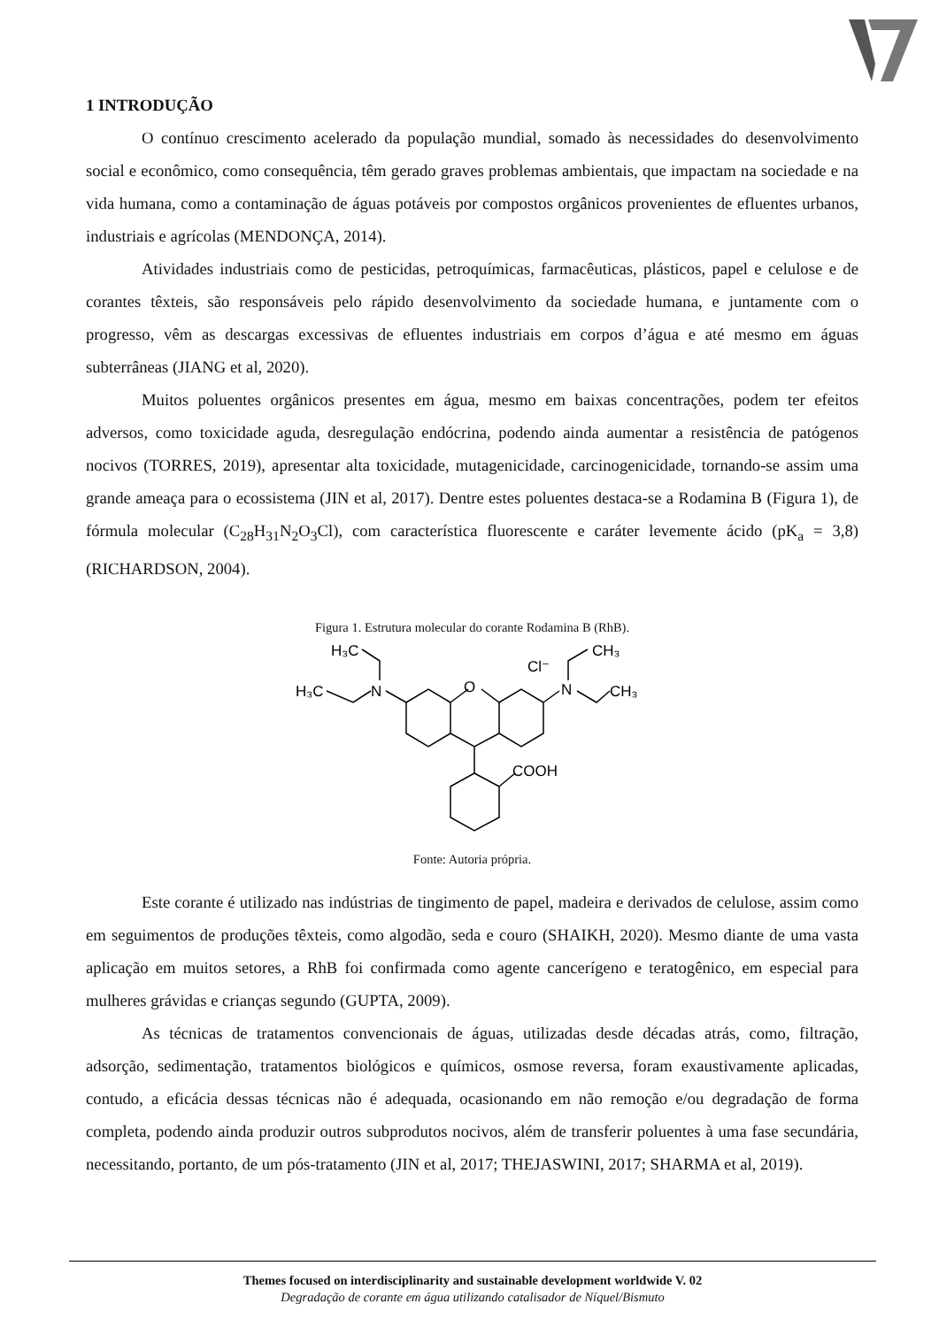1 INTRODUÇÃO
O contínuo crescimento acelerado da população mundial, somado às necessidades do desenvolvimento social e econômico, como consequência, têm gerado graves problemas ambientais, que impactam na sociedade e na vida humana, como a contaminação de águas potáveis por compostos orgânicos provenientes de efluentes urbanos, industriais e agrícolas (MENDONÇA, 2014).
Atividades industriais como de pesticidas, petroquímicas, farmacêuticas, plásticos, papel e celulose e de corantes têxteis, são responsáveis pelo rápido desenvolvimento da sociedade humana, e juntamente com o progresso, vêm as descargas excessivas de efluentes industriais em corpos d’água e até mesmo em águas subterrâneas (JIANG et al, 2020).
Muitos poluentes orgânicos presentes em água, mesmo em baixas concentrações, podem ter efeitos adversos, como toxicidade aguda, desregulação endócrina, podendo ainda aumentar a resistência de patógenos nocivos (TORRES, 2019), apresentar alta toxicidade, mutagenicidade, carcinogenicidade, tornando-se assim uma grande ameaça para o ecossistema (JIN et al, 2017). Dentre estes poluentes destaca-se a Rodamina B (Figura 1), de fórmula molecular (C<sub>28</sub>H<sub>31</sub>N<sub>2</sub>O<sub>3</sub>Cl), com característica fluorescente e caráter levemente ácido (pK<sub>a</sub> = 3,8) (RICHARDSON, 2004).
Figura 1. Estrutura molecular do corante Rodamina B (RhB).
H₃C
H₃C
N
O
Cl⁻
N
CH₃
CH₃
COOH
Fonte: Autoria própria.
Este corante é utilizado nas indústrias de tingimento de papel, madeira e derivados de celulose, assim como em seguimentos de produções têxteis, como algodão, seda e couro (SHAIKH, 2020). Mesmo diante de uma vasta aplicação em muitos setores, a RhB foi confirmada como agente cancerígeno e teratogênico, em especial para mulheres grávidas e crianças segundo (GUPTA, 2009).
As técnicas de tratamentos convencionais de águas, utilizadas desde décadas atrás, como, filtração, adsorção, sedimentação, tratamentos biológicos e químicos, osmose reversa, foram exaustivamente aplicadas, contudo, a eficácia dessas técnicas não é adequada, ocasionando em não remoção e/ou degradação de forma completa, podendo ainda produzir outros subprodutos nocivos, além de transferir poluentes à uma fase secundária, necessitando, portanto, de um pós-tratamento (JIN et al, 2017; THEJASWINI, 2017; SHARMA et al, 2019).
Themes focused on interdisciplinarity and sustainable development worldwide V. 02
Degradação de corante em água utilizando catalisador de Níquel/Bismuto